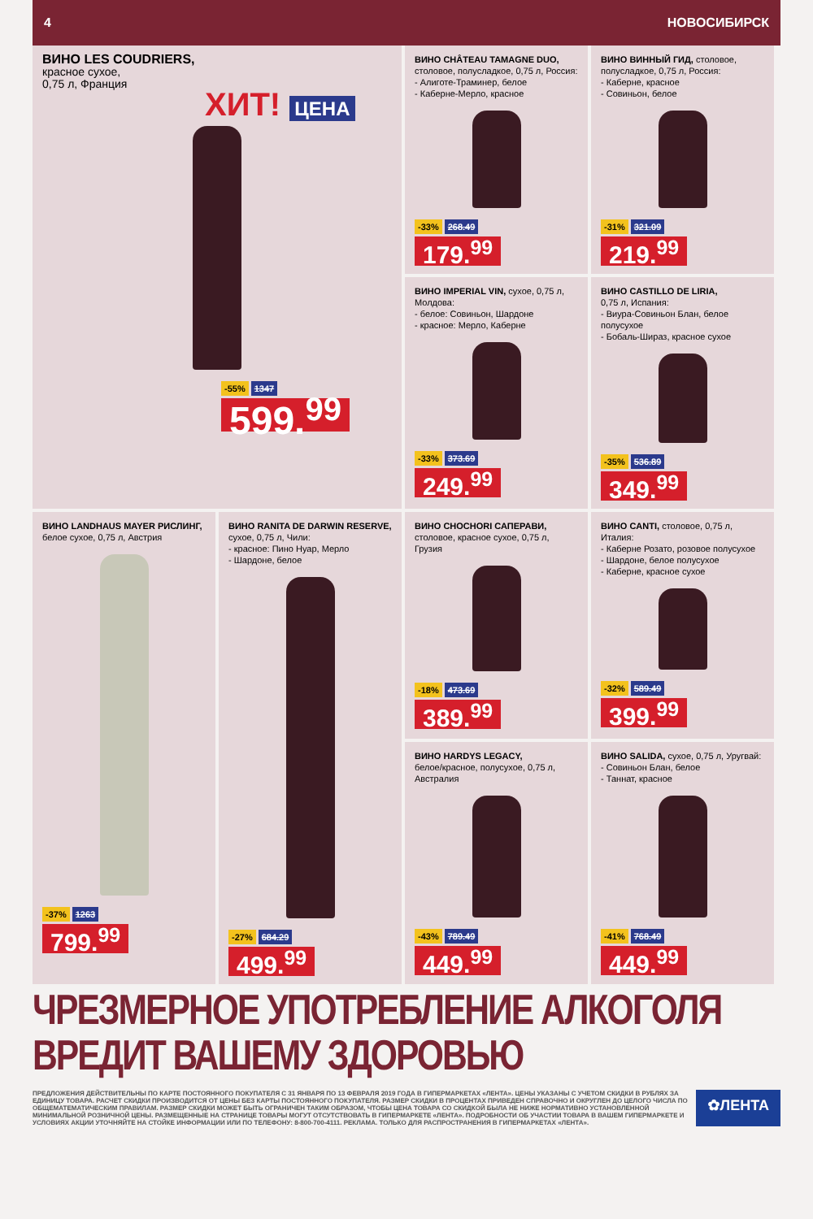4 НОВОСИБИРСК
ВИНО LES COUDRIERS,
красное сухое,
0,75 л, Франция
ХИТ! ЦЕНА
-55% 1347
599.<sup>99</sup>
ВИНО CHÂTEAU TAMAGNE DUO,
столовое, полусладкое, 0,75 л, Россия:
- Алиготе-Траминер, белое
- Каберне-Мерло, красное
-33% 268.49
179.<sup>99</sup>
ВИНО ВИННЫЙ ГИД, столовое, полусладкое, 0,75 л, Россия:
- Каберне, красное
- Совиньон, белое
-31% 321.09
219.<sup>99</sup>
ВИНО IMPERIAL VIN, сухое, 0,75 л, Молдова:
- белое: Совиньон, Шардоне
- красное: Мерло, Каберне
-33% 373.69
249.<sup>99</sup>
ВИНО CASTILLO DE LIRIA,
0,75 л, Испания:
- Виура-Совиньон Блан, белое полусухое
- Бобаль-Шираз, красное сухое
-35% 536.89
349.<sup>99</sup>
ВИНО LANDHAUS MAYER РИСЛИНГ,
белое сухое, 0,75 л, Австрия
-37% 1263
799.<sup>99</sup>
ВИНО RANITA DE DARWIN RESERVE, сухое, 0,75 л, Чили:
- красное: Пино Нуар, Мерло
- Шардоне, белое
-27% 684.29
499.<sup>99</sup>
ВИНО CHOCHORI САПЕРАВИ,
столовое, красное сухое, 0,75 л, Грузия
-18% 473.69
389.<sup>99</sup>
ВИНО CANTI, столовое, 0,75 л, Италия:
- Каберне Розато, розовое полусухое
- Шардоне, белое полусухое
- Каберне, красное сухое
-32% 589.49
399.<sup>99</sup>
ВИНО HARDYS LEGACY,
белое/красное, полусухое, 0,75 л, Австралия
-43% 789.49
449.<sup>99</sup>
ВИНО SALIDA, сухое, 0,75 л, Уругвай:
- Совиньон Блан, белое
- Таннат, красное
-41% 768.49
449.<sup>99</sup>
ЧРЕЗМЕРНОЕ УПОТРЕБЛЕНИЕ АЛКОГОЛЯ ВРЕДИТ ВАШЕМУ ЗДОРОВЬЮ
ПРЕДЛОЖЕНИЯ ДЕЙСТВИТЕЛЬНЫ ПО КАРТЕ ПОСТОЯННОГО ПОКУПАТЕЛЯ С 31 ЯНВАРЯ ПО 13 ФЕВРАЛЯ 2019 ГОДА В ГИПЕРМАРКЕТАХ «ЛЕНТА». ЦЕНЫ УКАЗАНЫ С УЧЕТОМ СКИДКИ В РУБЛЯХ ЗА ЕДИНИЦУ ТОВАРА. РАСЧЕТ СКИДКИ ПРОИЗВОДИТСЯ ОТ ЦЕНЫ БЕЗ КАРТЫ ПОСТОЯННОГО ПОКУПАТЕЛЯ. РАЗМЕР СКИДКИ В ПРОЦЕНТАХ ПРИВЕДЕН СПРАВОЧНО И ОКРУГЛЕН ДО ЦЕЛОГО ЧИСЛА ПО ОБЩЕМАТЕМАТИЧЕСКИМ ПРАВИЛАМ. РАЗМЕР СКИДКИ МОЖЕТ БЫТЬ ОГРАНИЧЕН ТАКИМ ОБРАЗОМ, ЧТОБЫ ЦЕНА ТОВАРА СО СКИДКОЙ БЫЛА НЕ НИЖЕ НОРМАТИВНО УСТАНОВЛЕННОЙ МИНИМАЛЬНОЙ РОЗНИЧНОЙ ЦЕНЫ. РАЗМЕЩЕННЫЕ НА СТРАНИЦЕ ТОВАРЫ МОГУТ ОТСУТСТВОВАТЬ В ГИПЕРМАРКЕТЕ «ЛЕНТА». ПОДРОБНОСТИ ОБ УЧАСТИИ ТОВАРА В ВАШЕМ ГИПЕРМАРКЕТЕ И УСЛОВИЯХ АКЦИИ УТОЧНЯЙТЕ НА СТОЙКЕ ИНФОРМАЦИИ ИЛИ ПО ТЕЛЕФОНУ: 8-800-700-4111. РЕКЛАМА. ТОЛЬКО ДЛЯ РАСПРОСТРАНЕНИЯ В ГИПЕРМАРКЕТАХ «ЛЕНТА».
✿ЛЕНТА